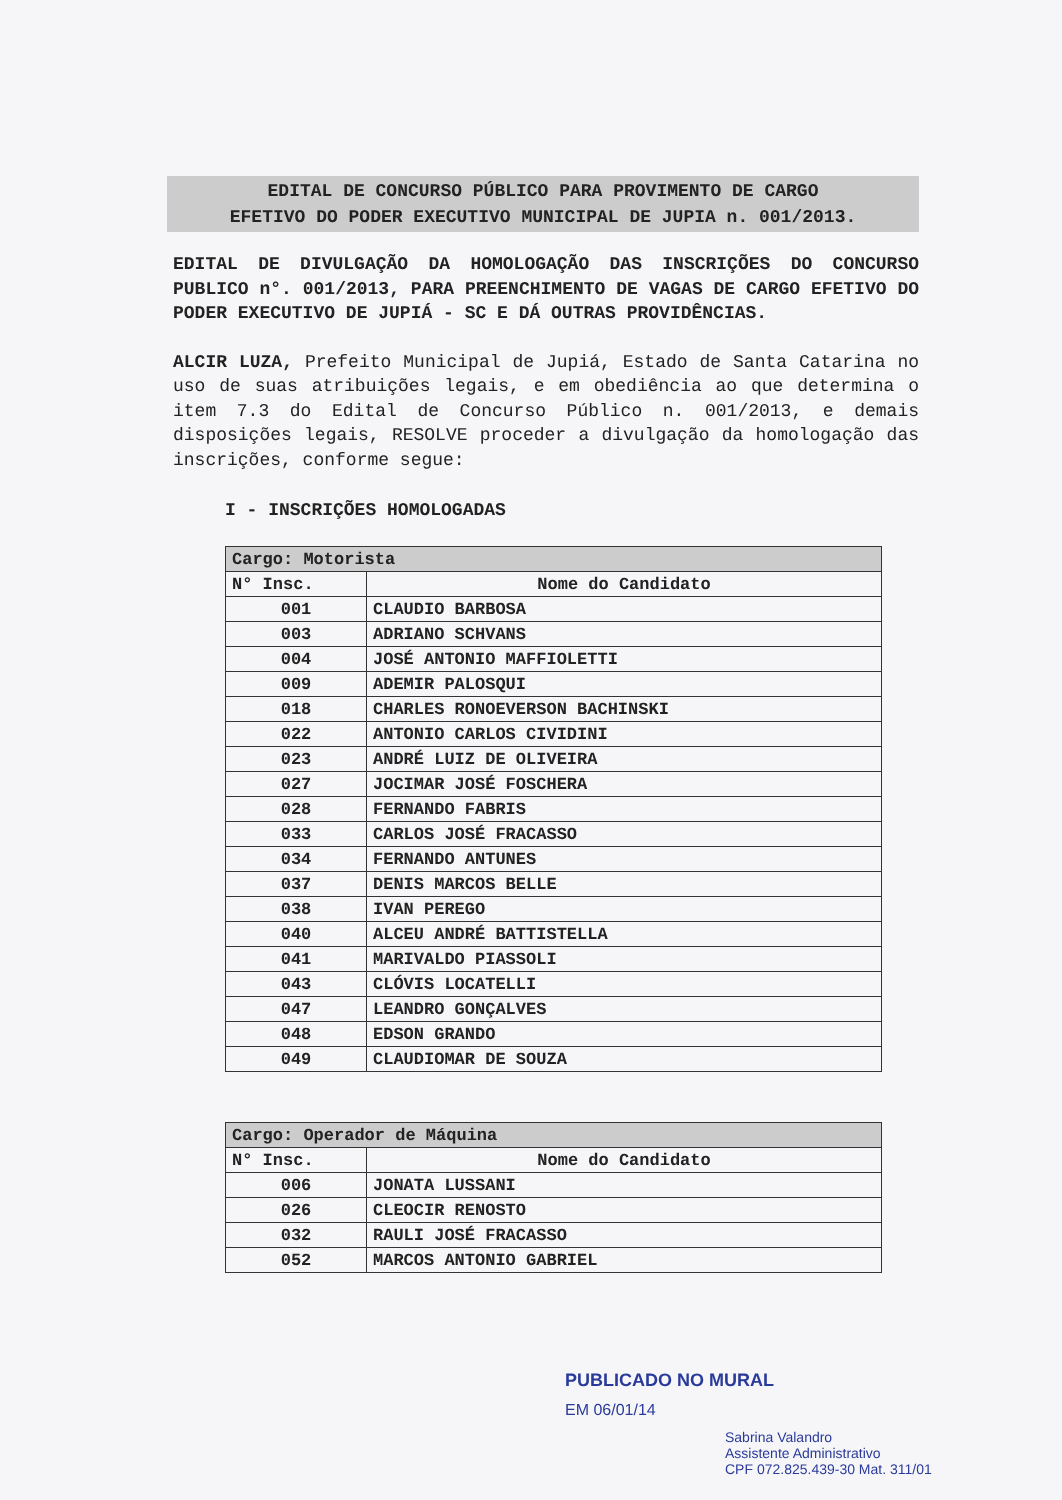EDITAL DE CONCURSO PÚBLICO PARA PROVIMENTO DE CARGO
EFETIVO DO PODER EXECUTIVO MUNICIPAL DE JUPIA n. 001/2013.
EDITAL DE DIVULGAÇÃO DA HOMOLOGAÇÃO DAS INSCRIÇÕES DO CONCURSO PUBLICO n°. 001/2013, PARA PREENCHIMENTO DE VAGAS DE CARGO EFETIVO DO PODER EXECUTIVO DE JUPIÁ - SC E DÁ OUTRAS PROVIDÊNCIAS.
ALCIR LUZA, Prefeito Municipal de Jupiá, Estado de Santa Catarina no uso de suas atribuições legais, e em obediência ao que determina o item 7.3 do Edital de Concurso Público n. 001/2013, e demais disposições legais, RESOLVE proceder a divulgação da homologação das inscrições, conforme segue:
I - INSCRIÇÕES HOMOLOGADAS
| Cargo: Motorista | |
| --- | --- |
| N° Insc. | Nome do Candidato |
| 001 | CLAUDIO BARBOSA |
| 003 | ADRIANO SCHVANS |
| 004 | JOSÉ ANTONIO MAFFIOLETTI |
| 009 | ADEMIR PALOSQUI |
| 018 | CHARLES RONOEVERSON BACHINSKI |
| 022 | ANTONIO CARLOS CIVIDINI |
| 023 | ANDRÉ LUIZ DE OLIVEIRA |
| 027 | JOCIMAR JOSÉ FOSCHERA |
| 028 | FERNANDO FABRIS |
| 033 | CARLOS JOSÉ FRACASSO |
| 034 | FERNANDO ANTUNES |
| 037 | DENIS MARCOS BELLE |
| 038 | IVAN PEREGO |
| 040 | ALCEU ANDRÉ BATTISTELLA |
| 041 | MARIVALDO PIASSOLI |
| 043 | CLÓVIS LOCATELLI |
| 047 | LEANDRO GONÇALVES |
| 048 | EDSON GRANDO |
| 049 | CLAUDIOMAR DE SOUZA |
| Cargo: Operador de Máquina | |
| --- | --- |
| N° Insc. | Nome do Candidato |
| 006 | JONATA LUSSANI |
| 026 | CLEOCIR RENOSTO |
| 032 | RAULI JOSÉ FRACASSO |
| 052 | MARCOS ANTONIO GABRIEL |
PUBLICADO NO MURAL
EM 06/01/14
Sabrina Valandro
Assistente Administrativo
CPF 072.825.439-30 Mat. 311/01